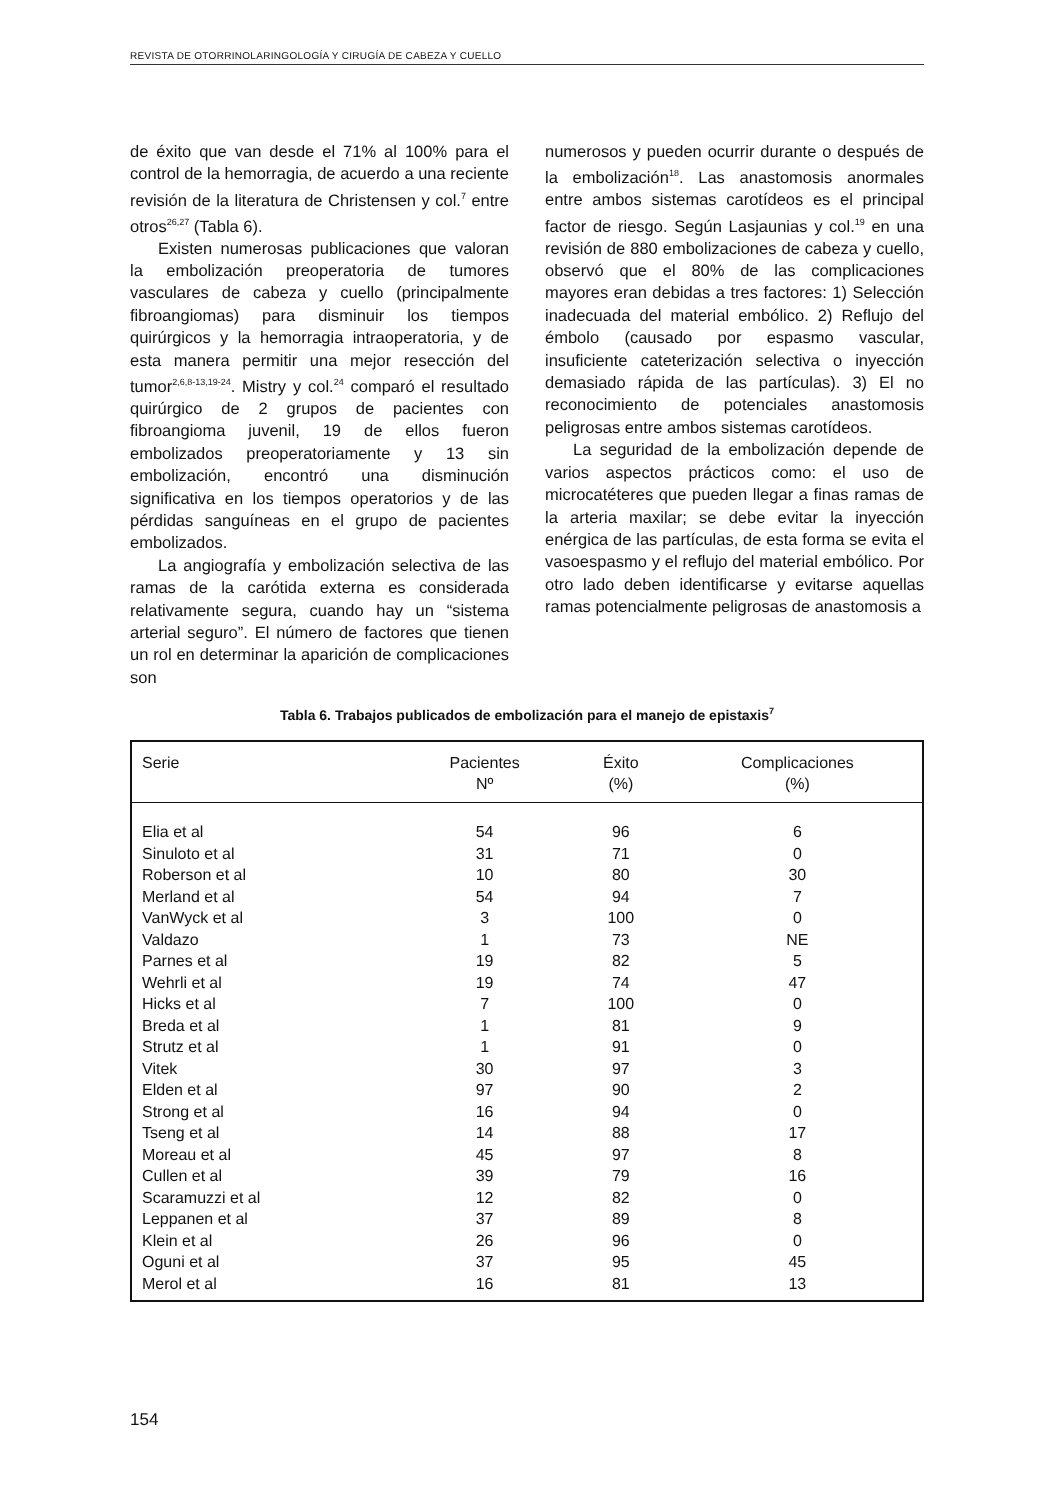REVISTA DE OTORRINOLARINGOLOGÍA Y CIRUGÍA DE CABEZA Y CUELLO
de éxito que van desde el 71% al 100% para el control de la hemorragia, de acuerdo a una reciente revisión de la literatura de Christensen y col.<sup>7</sup> entre otros<sup>26,27</sup> (Tabla 6).
Existen numerosas publicaciones que valoran la embolización preoperatoria de tumores vasculares de cabeza y cuello (principalmente fibroangiomas) para disminuir los tiempos quirúrgicos y la hemorragia intraoperatoria, y de esta manera permitir una mejor resección del tumor<sup>2,6,8-13,19-24</sup>. Mistry y col.<sup>24</sup> comparó el resultado quirúrgico de 2 grupos de pacientes con fibroangioma juvenil, 19 de ellos fueron embolizados preoperatoriamente y 13 sin embolización, encontró una disminución significativa en los tiempos operatorios y de las pérdidas sanguíneas en el grupo de pacientes embolizados.
La angiografía y embolización selectiva de las ramas de la carótida externa es considerada relativamente segura, cuando hay un “sistema arterial seguro”. El número de factores que tienen un rol en determinar la aparición de complicaciones son
numerosos y pueden ocurrir durante o después de la embolización<sup>18</sup>. Las anastomosis anormales entre ambos sistemas carotídeos es el principal factor de riesgo. Según Lasjaunias y col.<sup>19</sup> en una revisión de 880 embolizaciones de cabeza y cuello, observó que el 80% de las complicaciones mayores eran debidas a tres factores: 1) Selección inadecuada del material embólico. 2) Reflujo del émbolo (causado por espasmo vascular, insuficiente cateterización selectiva o inyección demasiado rápida de las partículas). 3) El no reconocimiento de potenciales anastomosis peligrosas entre ambos sistemas carotídeos.
La seguridad de la embolización depende de varios aspectos prácticos como: el uso de microcatéteres que pueden llegar a finas ramas de la arteria maxilar; se debe evitar la inyección enérgica de las partículas, de esta forma se evita el vasoespasmo y el reflujo del material embólico. Por otro lado deben identificarse y evitarse aquellas ramas potencialmente peligrosas de anastomosis a
Tabla 6. Trabajos publicados de embolización para el manejo de epistaxis<sup>7</sup>
| Serie | Pacientes Nº | Éxito (%) | Complicaciones (%) |
| --- | --- | --- | --- |
| Elia et al | 54 | 96 | 6 |
| Sinuloto et al | 31 | 71 | 0 |
| Roberson et al | 10 | 80 | 30 |
| Merland et al | 54 | 94 | 7 |
| VanWyck et al | 3 | 100 | 0 |
| Valdazo | 1 | 73 | NE |
| Parnes et al | 19 | 82 | 5 |
| Wehrli et al | 19 | 74 | 47 |
| Hicks et al | 7 | 100 | 0 |
| Breda et al | 1 | 81 | 9 |
| Strutz et al | 1 | 91 | 0 |
| Vitek | 30 | 97 | 3 |
| Elden et al | 97 | 90 | 2 |
| Strong et al | 16 | 94 | 0 |
| Tseng et al | 14 | 88 | 17 |
| Moreau et al | 45 | 97 | 8 |
| Cullen et al | 39 | 79 | 16 |
| Scaramuzzi et al | 12 | 82 | 0 |
| Leppanen et al | 37 | 89 | 8 |
| Klein et al | 26 | 96 | 0 |
| Oguni et al | 37 | 95 | 45 |
| Merol et al | 16 | 81 | 13 |
154